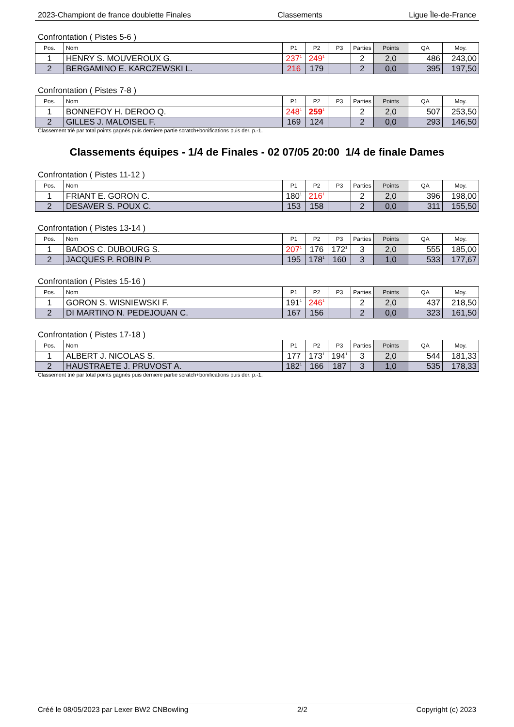2023-Championt de france doublette Finales Classements Ligue Île-de-France
Confrontation ( Pistes 5-6 )
| Pos. | Nom | P1 | P2 | P3 | Parties | Points | QA | Moy. |
| --- | --- | --- | --- | --- | --- | --- | --- | --- |
| 1 | HENRY S. MOUVEROUX G. | 237<sup>1</sup> | 249<sup>1</sup> | | 2 | 2,0 | 486 | 243,00 |
| 2 | BERGAMINO E. KARCZEWSKI L. | 216 | 179 | | 2 | 0,0 | 395 | 197,50 |
Confrontation ( Pistes 7-8 )
| Pos. | Nom | P1 | P2 | P3 | Parties | Points | QA | Moy. |
| --- | --- | --- | --- | --- | --- | --- | --- | --- |
| 1 | BONNEFOY H. DEROO Q. | 248<sup>1</sup> | 259<sup>1</sup> | | 2 | 2,0 | 507 | 253,50 |
| 2 | GILLES J. MALOISEL F. | 169 | 124 | | 2 | 0,0 | 293 | 146,50 |
Classement trié par total points gagnés puis derniere partie scratch+bonifications puis der. p.-1.
Classements équipes - 1/4 de Finales - 02 07/05 20:00 1/4 de finale Dames
Confrontation ( Pistes 11-12 )
| Pos. | Nom | P1 | P2 | P3 | Parties | Points | QA | Moy. |
| --- | --- | --- | --- | --- | --- | --- | --- | --- |
| 1 | FRIANT E. GORON C. | 180<sup>1</sup> | 216<sup>1</sup> | | 2 | 2,0 | 396 | 198,00 |
| 2 | DESAVER S. POUX C. | 153 | 158 | | 2 | 0,0 | 311 | 155,50 |
Confrontation ( Pistes 13-14 )
| Pos. | Nom | P1 | P2 | P3 | Parties | Points | QA | Moy. |
| --- | --- | --- | --- | --- | --- | --- | --- | --- |
| 1 | BADOS C. DUBOURG S. | 207<sup>1</sup> | 176 | 172<sup>1</sup> | 3 | 2,0 | 555 | 185,00 |
| 2 | JACQUES P. ROBIN P. | 195 | 178<sup>1</sup> | 160 | 3 | 1,0 | 533 | 177,67 |
Confrontation ( Pistes 15-16 )
| Pos. | Nom | P1 | P2 | P3 | Parties | Points | QA | Moy. |
| --- | --- | --- | --- | --- | --- | --- | --- | --- |
| 1 | GORON S. WISNIEWSKI F. | 191<sup>1</sup> | 246<sup>1</sup> | | 2 | 2,0 | 437 | 218,50 |
| 2 | DI MARTINO N. PEDEJOUAN C. | 167 | 156 | | 2 | 0,0 | 323 | 161,50 |
Confrontation ( Pistes 17-18 )
| Pos. | Nom | P1 | P2 | P3 | Parties | Points | QA | Moy. |
| --- | --- | --- | --- | --- | --- | --- | --- | --- |
| 1 | ALBERT J. NICOLAS S. | 177 | 173<sup>1</sup> | 194<sup>1</sup> | 3 | 2,0 | 544 | 181,33 |
| 2 | HAUSTRAETE J. PRUVOST A. | 182<sup>1</sup> | 166 | 187 | 3 | 1,0 | 535 | 178,33 |
Classement trié par total points gagnés puis derniere partie scratch+bonifications puis der. p.-1.
Créé le 08/05/2023 par Lexer BW2 CNBowling 2/2 Copyright (c) 2023